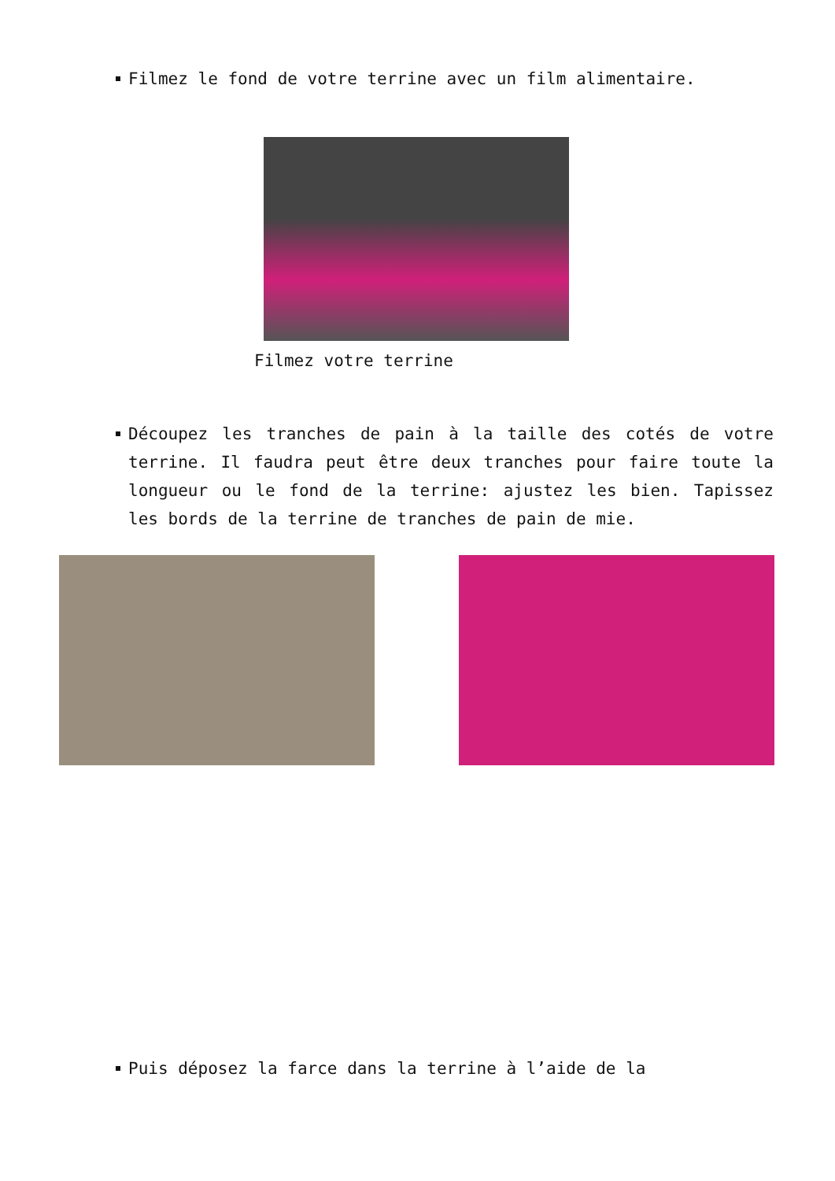Filmez le fond de votre terrine avec un film alimentaire.
Filmez votre terrine
Découpez les tranches de pain à la taille des cotés de votre terrine. Il faudra peut être deux tranches pour faire toute la longueur ou le fond de la terrine: ajustez les bien. Tapissez les bords de la terrine de tranches de pain de mie.
Puis déposez la farce dans la terrine à l’aide de la